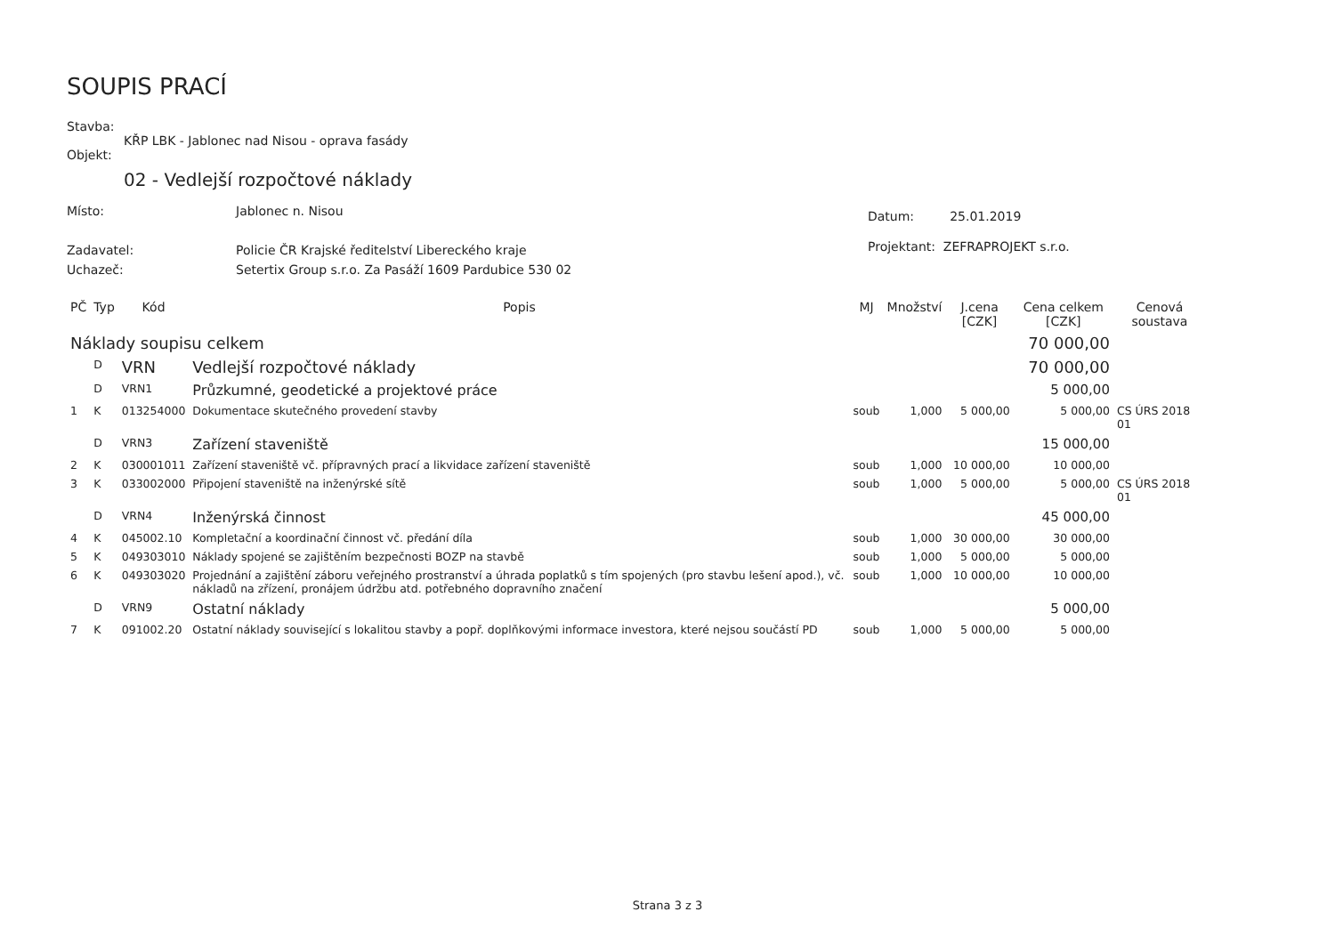SOUPIS PRACÍ
Stavba:
KŘP LBK - Jablonec nad Nisou - oprava fasády
Objekt:
02 - Vedlejší rozpočtové náklady
Místo:
Zadavatel:
Uchazeč:
Jablonec n. Nisou
Policie ČR Krajské ředitelství Libereckého kraje
Setertix Group s.r.o. Za Pasáží 1609 Pardubice 530 02
Datum: 25.01.2019
Projektant: ZEFRAPROJEKT s.r.o.
| PČ | Typ | Kód | Popis | MJ | Množství | J.cena [CZK] | Cena celkem [CZK] | Cenová soustava |
| --- | --- | --- | --- | --- | --- | --- | --- | --- |
| Náklady soupisu celkem | | | | | | | 70 000,00 | |
| | D | VRN | Vedlejší rozpočtové náklady | | | | 70 000,00 | |
| | D | VRN1 | Průzkumné, geodetické a projektové práce | | | | 5 000,00 | |
| 1 | K | 013254000 | Dokumentace skutečného provedení stavby | soub | 1,000 | 5 000,00 | 5 000,00 | CS ÚRS 2018 01 |
| | D | VRN3 | Zařízení staveniště | | | | 15 000,00 | |
| 2 | K | 030001011 | Zařízení staveniště vč. přípravných prací a likvidace zařízení staveniště | soub | 1,000 | 10 000,00 | 10 000,00 | |
| 3 | K | 033002000 | Připojení staveniště na inženýrské sítě | soub | 1,000 | 5 000,00 | 5 000,00 | CS ÚRS 2018 01 |
| | D | VRN4 | Inženýrská činnost | | | | 45 000,00 | |
| 4 | K | 045002.10 | Kompletační a koordinační činnost vč. předání díla | soub | 1,000 | 30 000,00 | 30 000,00 | |
| 5 | K | 049303010 | Náklady spojené se zajištěním bezpečnosti BOZP na stavbě | soub | 1,000 | 5 000,00 | 5 000,00 | |
| 6 | K | 049303020 | Projednání a zajištění záboru veřejného prostranství a úhrada poplatků s tím spojených (pro stavbu lešení apod.), vč. nákladů na zřízení, pronájem údržbu atd. potřebného dopravního značení | soub | 1,000 | 10 000,00 | 10 000,00 | |
| | D | VRN9 | Ostatní náklady | | | | 5 000,00 | |
| 7 | K | 091002.20 | Ostatní náklady související s lokalitou stavby a popř. doplňkovými informace investora, které nejsou součástí PD | soub | 1,000 | 5 000,00 | 5 000,00 | |
Strana 3 z 3